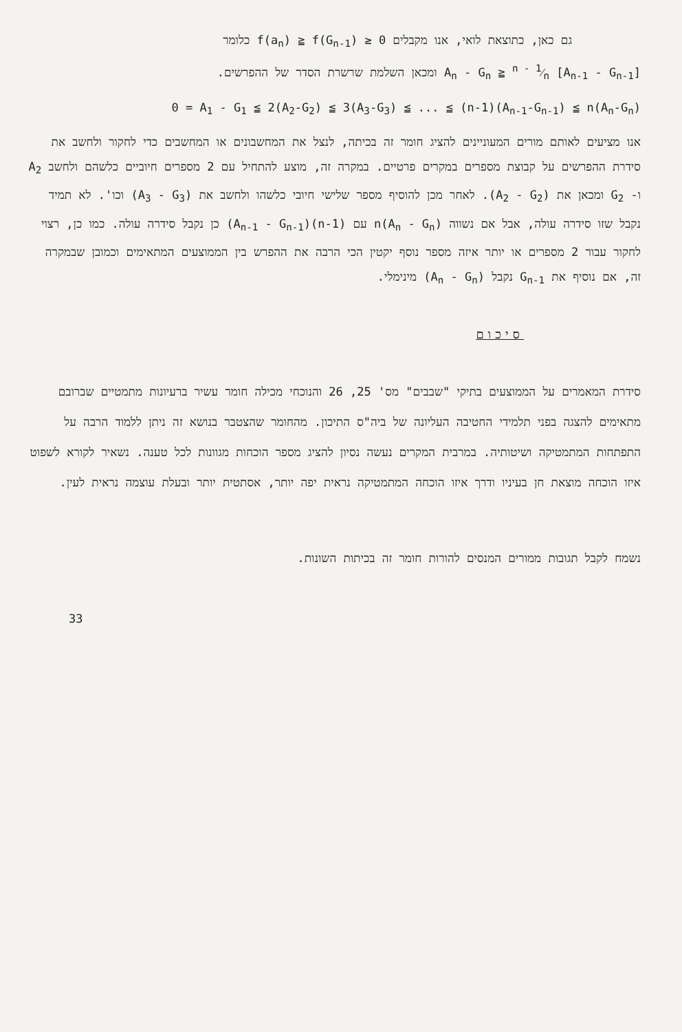גם כאן, כתוצאת לואי, אנו מקבלים f(a<sub>n</sub>) ≧ f(G<sub>n-1</sub>) ≥ 0 כלומר
A<sub>n</sub> - G<sub>n</sub> ≧ n - 1⁄n [A<sub>n-1</sub> - G<sub>n-1</sub>] ומכאן השלמת שרשרת הסדר של ההפרשים.
0 = A<sub>1</sub> - G<sub>1</sub> ≦ 2(A<sub>2</sub>-G<sub>2</sub>) ≦ 3(A<sub>3</sub>-G<sub>3</sub>) ≦ ... ≦ (n-1)(A<sub>n-1</sub>-G<sub>n-1</sub>) ≦ n(A<sub>n</sub>-G<sub>n</sub>)
אנו מציעים לאותם מורים המעוניינים להציג חומר זה בכיתה, לנצל את המחשבונים או המחשבים כדי לחקור ולחשב את סידרת ההפרשים על קבוצת מספרים במקרים פרטיים. במקרה זה, מוצע להתחיל עם 2 מספרים חיוביים כלשהם ולחשב A<sub>2</sub> ו- G<sub>2</sub> ומכאן את (A<sub>2</sub> - G<sub>2</sub>). לאחר מכן להוסיף מספר שלישי חיובי כלשהו ולחשב את (A<sub>3</sub> - G<sub>3</sub>) וכו'. לא תמיד נקבל שזו סידרה עולה, אבל אם נשווה n(A<sub>n</sub> - G<sub>n</sub>) עם (n-1)(A<sub>n-1</sub> - G<sub>n-1</sub>) כן נקבל סידרה עולה. כמו כן, רצוי לחקור עבור 2 מספרים או יותר איזה מספר נוסף יקטין הכי הרבה את ההפרש בין הממוצעים המתאימים וכמובן שבמקרה זה, אם נוסיף את G<sub>n-1</sub> נקבל (A<sub>n</sub> - G<sub>n</sub>) מינימלי.
סיכום
סידרת המאמרים על הממוצעים בתיקי "שבבים" מס' 25, 26 והנוכחי מכילה חומר עשיר ברעיונות מתמטיים שברובם מתאימים להצגה בפני תלמידי החטיבה העליונה של ביה"ס התיכון. מהחומר שהצטבר בנושא זה ניתן ללמוד הרבה על התפתחות המתמטיקה ושיטותיה. במרבית המקרים נעשה נסיון להציג מספר הוכחות מגוונות לכל טענה. נשאיר לקורא לשפוט איזו הוכחה מוצאת חן בעיניו ודרך איזו הוכחה המתמטיקה נראית יפה יותר, אסתטית יותר ובעלת עוצמה נראית לעין.
נשמח לקבל תגובות ממורים המנסים להורות חומר זה בכיתות השונות.
33